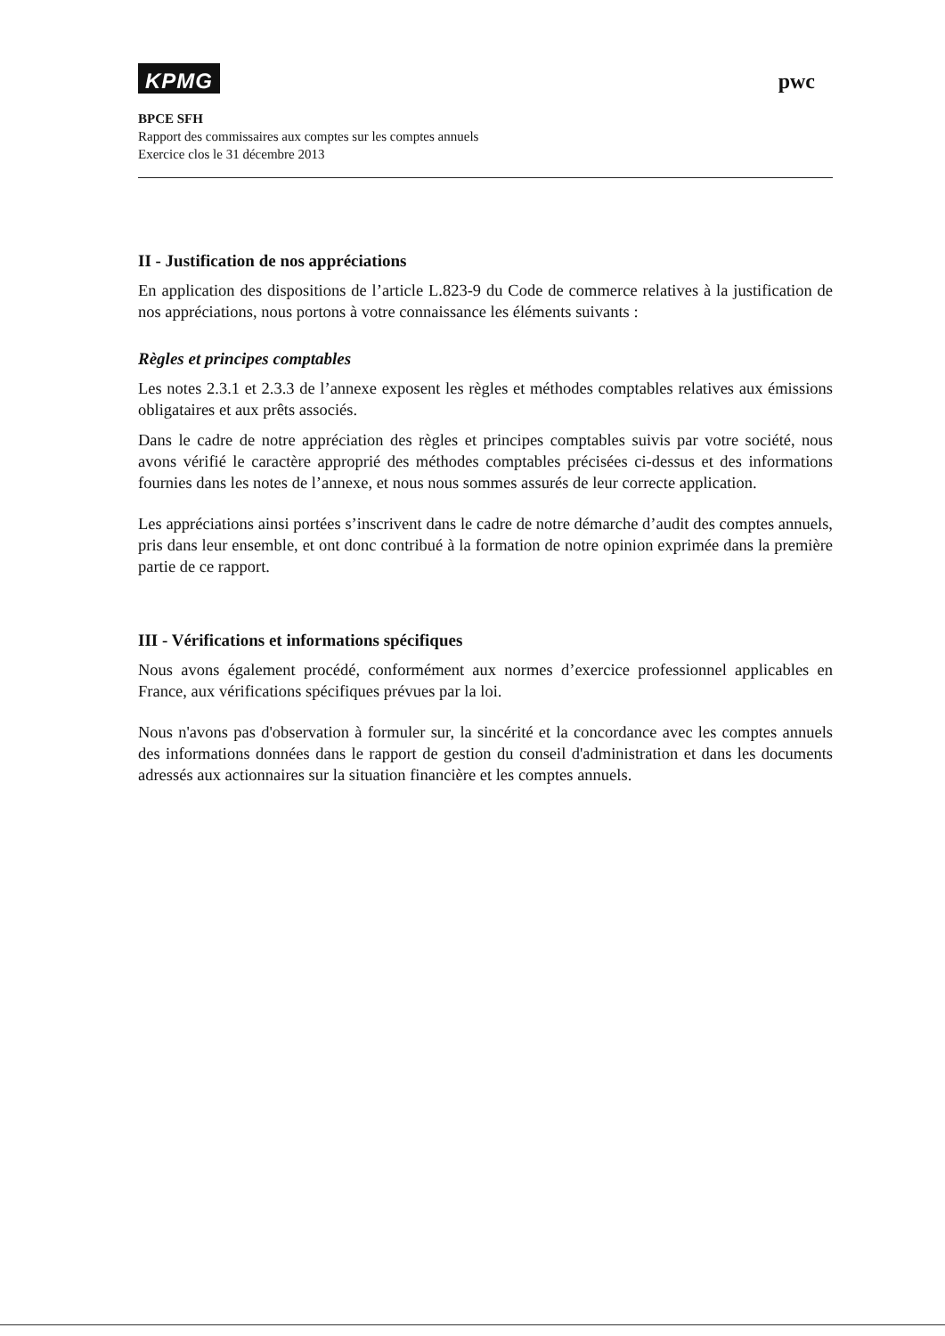KPMG pwc
BPCE SFH
Rapport des commissaires aux comptes sur les comptes annuels
Exercice clos le 31 décembre 2013
II - Justification de nos appréciations
En application des dispositions de l’article L.823-9 du Code de commerce relatives à la justification de nos appréciations, nous portons à votre connaissance les éléments suivants :
Règles et principes comptables
Les notes 2.3.1 et 2.3.3 de l’annexe exposent les règles et méthodes comptables relatives aux émissions obligataires et aux prêts associés.
Dans le cadre de notre appréciation des règles et principes comptables suivis par votre société, nous avons vérifié le caractère approprié des méthodes comptables précisées ci-dessus et des informations fournies dans les notes de l’annexe, et nous nous sommes assurés de leur correcte application.
Les appréciations ainsi portées s’inscrivent dans le cadre de notre démarche d’audit des comptes annuels, pris dans leur ensemble, et ont donc contribué à la formation de notre opinion exprimée dans la première partie de ce rapport.
III - Vérifications et informations spécifiques
Nous avons également procédé, conformément aux normes d’exercice professionnel applicables en France, aux vérifications spécifiques prévues par la loi.
Nous n'avons pas d'observation à formuler sur, la sincérité et la concordance avec les comptes annuels des informations données dans le rapport de gestion du conseil d'administration et dans les documents adressés aux actionnaires sur la situation financière et les comptes annuels.